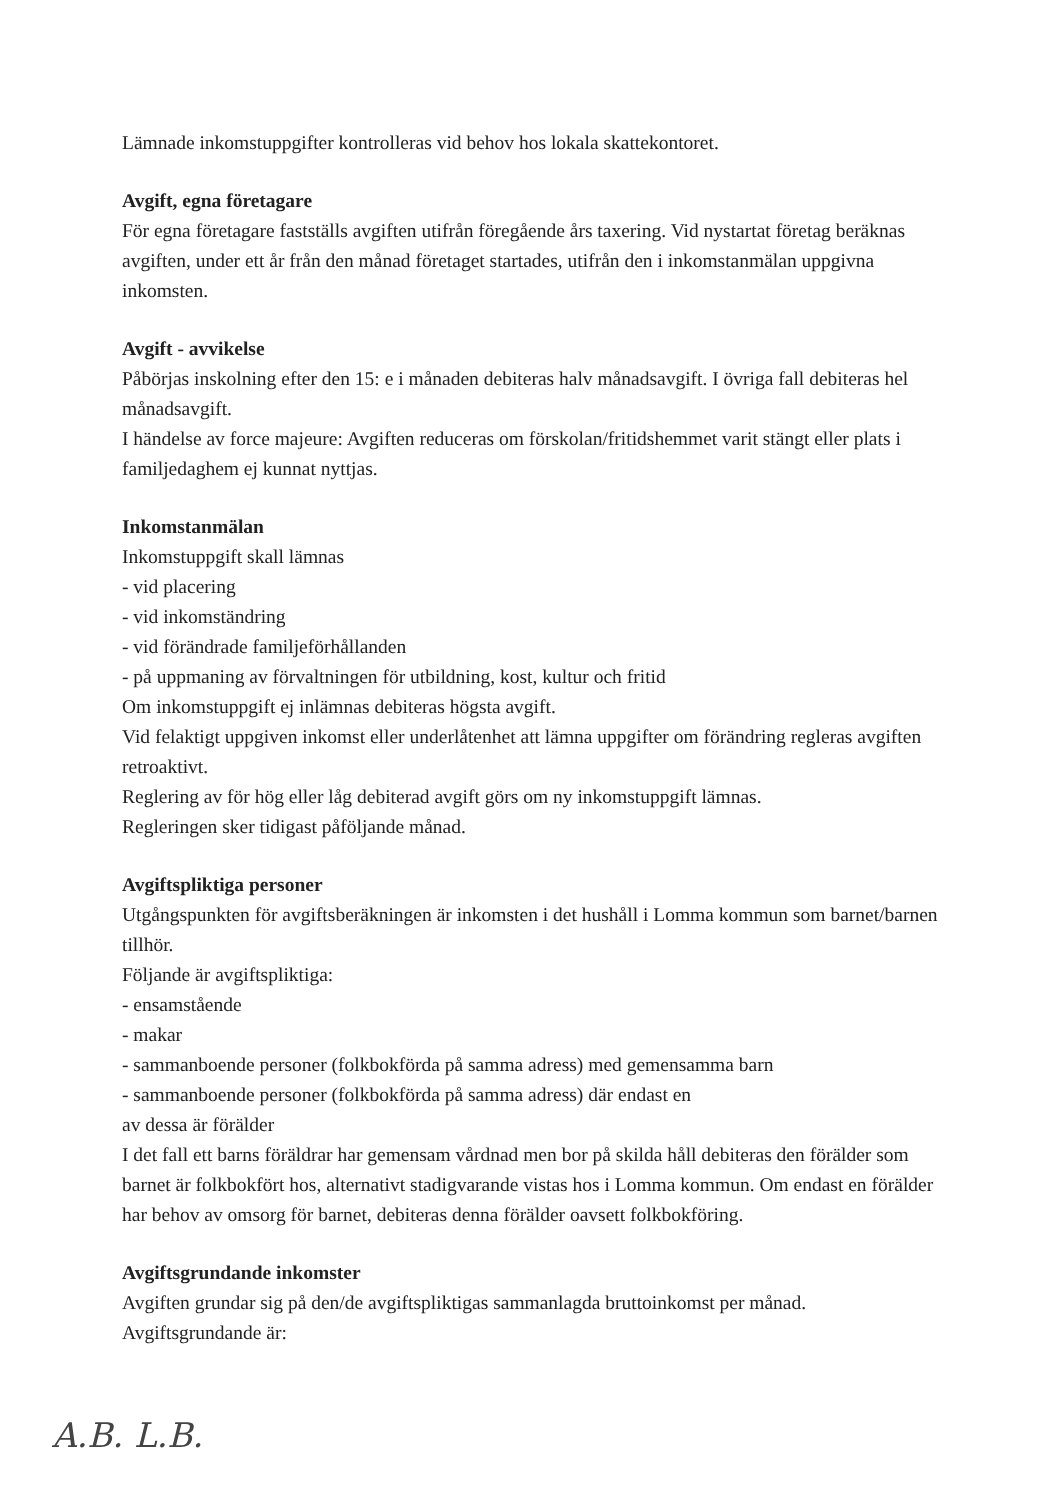Lämnade inkomstuppgifter kontrolleras vid behov hos lokala skattekontoret.
Avgift, egna företagare
För egna företagare fastställs avgiften utifrån föregående års taxering. Vid nystartat företag beräknas avgiften, under ett år från den månad företaget startades, utifrån den i inkomstanmälan uppgivna inkomsten.
Avgift - avvikelse
Påbörjas inskolning efter den 15: e i månaden debiteras halv månadsavgift. I övriga fall debiteras hel månadsavgift.
I händelse av force majeure: Avgiften reduceras om förskolan/fritidshemmet varit stängt eller plats i familjedaghem ej kunnat nyttjas.
Inkomstanmälan
Inkomstuppgift skall lämnas
- vid placering
- vid inkomständring
- vid förändrade familjeförhållanden
- på uppmaning av förvaltningen för utbildning, kost, kultur och fritid
Om inkomstuppgift ej inlämnas debiteras högsta avgift.
Vid felaktigt uppgiven inkomst eller underlåtenhet att lämna uppgifter om förändring regleras avgiften retroaktivt.
Reglering av för hög eller låg debiterad avgift görs om ny inkomstuppgift lämnas.
Regleringen sker tidigast påföljande månad.
Avgiftspliktiga personer
Utgångspunkten för avgiftsberäkningen är inkomsten i det hushåll i Lomma kommun som barnet/barnen tillhör.
Följande är avgiftspliktiga:
- ensamstående
- makar
- sammanboende personer (folkbokförda på samma adress) med gemensamma barn
- sammanboende personer (folkbokförda på samma adress) där endast en
av dessa är förälder
I det fall ett barns föräldrar har gemensam vårdnad men bor på skilda håll debiteras den förälder som barnet är folkbokfört hos, alternativt stadigvarande vistas hos i Lomma kommun. Om endast en förälder har behov av omsorg för barnet, debiteras denna förälder oavsett folkbokföring.
Avgiftsgrundande inkomster
Avgiften grundar sig på den/de avgiftspliktigas sammanlagda bruttoinkomst per månad.
Avgiftsgrundande är:
A.B. L.B.